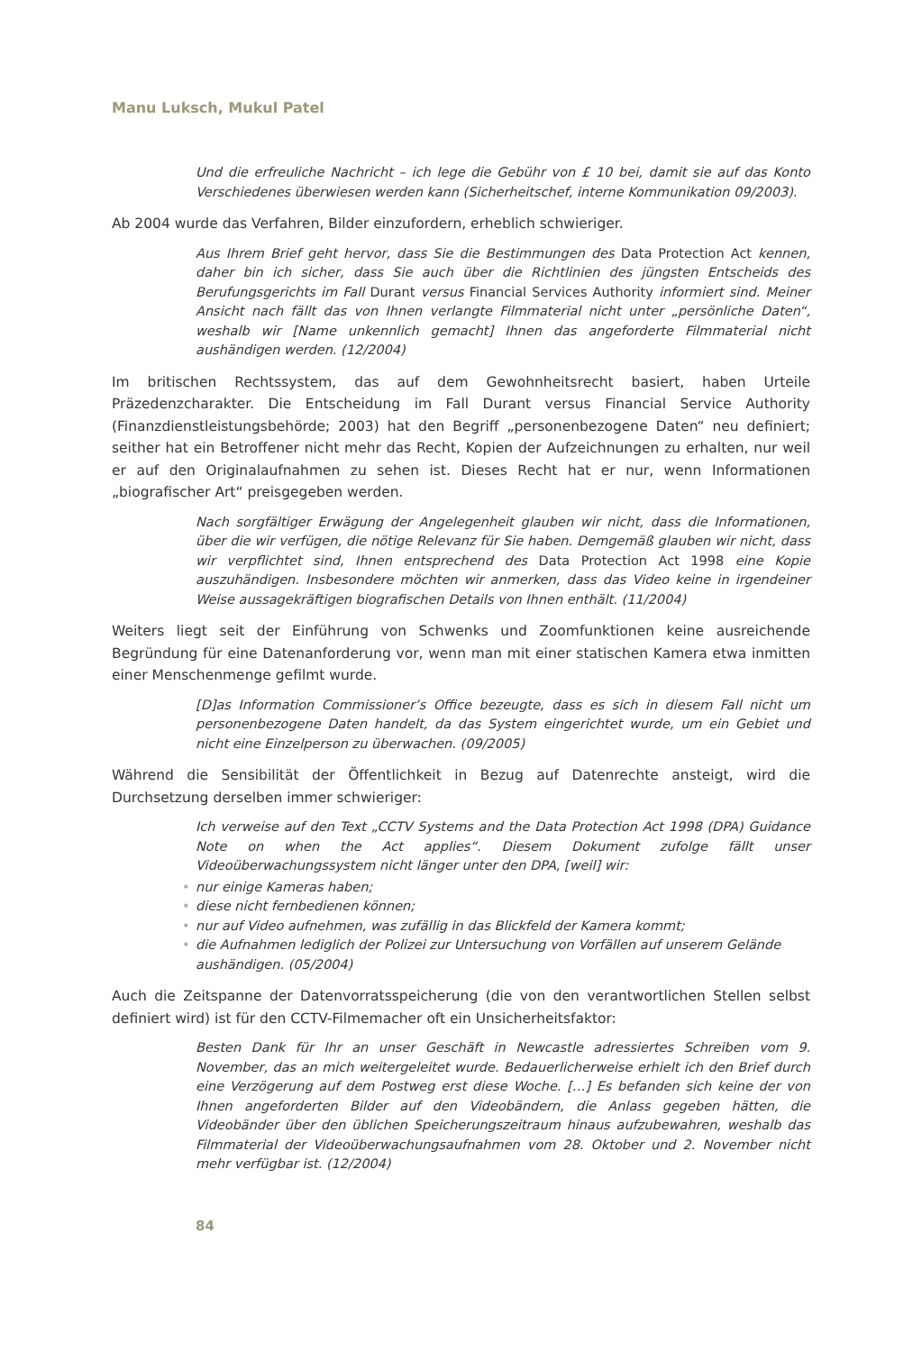Manu Luksch, Mukul Patel
Und die erfreuliche Nachricht – ich lege die Gebühr von £ 10 bei, damit sie auf das Konto Verschiedenes überwiesen werden kann (Sicherheitschef, interne Kommunikation 09/2003).
Ab 2004 wurde das Verfahren, Bilder einzufordern, erheblich schwieriger.
Aus Ihrem Brief geht hervor, dass Sie die Bestimmungen des Data Protection Act kennen, daher bin ich sicher, dass Sie auch über die Richtlinien des jüngsten Entscheids des Berufungsgerichts im Fall Durant versus Financial Services Authority informiert sind. Meiner Ansicht nach fällt das von Ihnen verlangte Filmmaterial nicht unter „persönliche Daten“, weshalb wir [Name unkennlich gemacht] Ihnen das angeforderte Filmmaterial nicht aushändigen werden. (12/2004)
Im britischen Rechtssystem, das auf dem Gewohnheitsrecht basiert, haben Urteile Präzedenzcharakter. Die Entscheidung im Fall Durant versus Financial Service Authority (Finanzdienstleistungsbehörde; 2003) hat den Begriff „personenbezogene Daten“ neu definiert; seither hat ein Betroffener nicht mehr das Recht, Kopien der Aufzeichnungen zu erhalten, nur weil er auf den Originalaufnahmen zu sehen ist. Dieses Recht hat er nur, wenn Informationen „biografischer Art“ preisgegeben werden.
Nach sorgfältiger Erwägung der Angelegenheit glauben wir nicht, dass die Informationen, über die wir verfügen, die nötige Relevanz für Sie haben. Demgemäß glauben wir nicht, dass wir verpflichtet sind, Ihnen entsprechend des Data Protection Act 1998 eine Kopie auszuhändigen. Insbesondere möchten wir anmerken, dass das Video keine in irgendeiner Weise aussagekräftigen biografischen Details von Ihnen enthält. (11/2004)
Weiters liegt seit der Einführung von Schwenks und Zoomfunktionen keine ausreichende Begründung für eine Datenanforderung vor, wenn man mit einer statischen Kamera etwa inmitten einer Menschenmenge gefilmt wurde.
[D]as Information Commissioner’s Office bezeugte, dass es sich in diesem Fall nicht um personenbezogene Daten handelt, da das System eingerichtet wurde, um ein Gebiet und nicht eine Einzelperson zu überwachen. (09/2005)
Während die Sensibilität der Öffentlichkeit in Bezug auf Datenrechte ansteigt, wird die Durchsetzung derselben immer schwieriger:
Ich verweise auf den Text „CCTV Systems and the Data Protection Act 1998 (DPA) Guidance Note on when the Act applies“. Diesem Dokument zufolge fällt unser Videoüberwachungssystem nicht länger unter den DPA, [weil] wir:
• nur einige Kameras haben;
• diese nicht fernbedienen können;
• nur auf Video aufnehmen, was zufällig in das Blickfeld der Kamera kommt;
• die Aufnahmen lediglich der Polizei zur Untersuchung von Vorfällen auf unserem Gelände aushändigen. (05/2004)
Auch die Zeitspanne der Datenvorratsspeicherung (die von den verantwortlichen Stellen selbst definiert wird) ist für den CCTV-Filmemacher oft ein Unsicherheitsfaktor:
Besten Dank für Ihr an unser Geschäft in Newcastle adressiertes Schreiben vom 9. November, das an mich weitergeleitet wurde. Bedauerlicherweise erhielt ich den Brief durch eine Verzögerung auf dem Postweg erst diese Woche. […] Es befanden sich keine der von Ihnen angeforderten Bilder auf den Videobändern, die Anlass gegeben hätten, die Videobänder über den üblichen Speicherungszeitraum hinaus aufzubewahren, weshalb das Filmmaterial der Videoüberwachungsaufnahmen vom 28. Oktober und 2. November nicht mehr verfügbar ist. (12/2004)
84